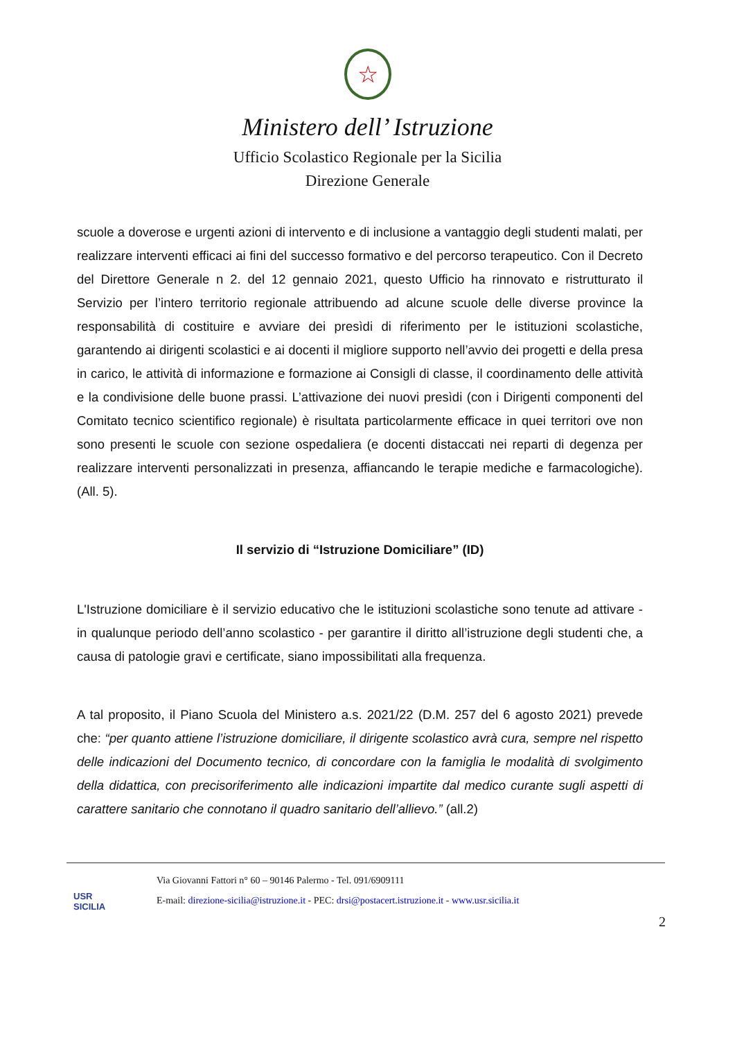☆
Ministero dell’ Istruzione
Ufficio Scolastico Regionale per la Sicilia
Direzione Generale
scuole a doverose e urgenti azioni di intervento e di inclusione a vantaggio degli studenti malati, per realizzare interventi efficaci ai fini del successo formativo e del percorso terapeutico. Con il Decreto del Direttore Generale n 2. del 12 gennaio 2021, questo Ufficio ha rinnovato e ristrutturato il Servizio per l’intero territorio regionale attribuendo ad alcune scuole delle diverse province la responsabilità di costituire e avviare dei presìdi di riferimento per le istituzioni scolastiche, garantendo ai dirigenti scolastici e ai docenti il migliore supporto nell’avvio dei progetti e della presa in carico, le attività di informazione e formazione ai Consigli di classe, il coordinamento delle attività e la condivisione delle buone prassi. L’attivazione dei nuovi presìdi (con i Dirigenti componenti del Comitato tecnico scientifico regionale) è risultata particolarmente efficace in quei territori ove non sono presenti le scuole con sezione ospedaliera (e docenti distaccati nei reparti di degenza per realizzare interventi personalizzati in presenza, affiancando le terapie mediche e farmacologiche). (All. 5).
Il servizio di “Istruzione Domiciliare” (ID)
L'Istruzione domiciliare è il servizio educativo che le istituzioni scolastiche sono tenute ad attivare - in qualunque periodo dell’anno scolastico - per garantire il diritto all’istruzione degli studenti che, a causa di patologie gravi e certificate, siano impossibilitati alla frequenza.
A tal proposito, il Piano Scuola del Ministero a.s. 2021/22 (D.M. 257 del 6 agosto 2021) prevede che: “per quanto attiene l’istruzione domiciliare, il dirigente scolastico avrà cura, sempre nel rispetto delle indicazioni del Documento tecnico, di concordare con la famiglia le modalità di svolgimento della didattica, con precisoriferimento alle indicazioni impartite dal medico curante sugli aspetti di carattere sanitario che connotano il quadro sanitario dell’allievo.” (all.2)
USR
SICILIA
Via Giovanni Fattori n° 60 – 90146 Palermo - Tel. 091/6909111
E-mail: direzione-sicilia@istruzione.it - PEC: drsi@postacert.istruzione.it - www.usr.sicilia.it
2